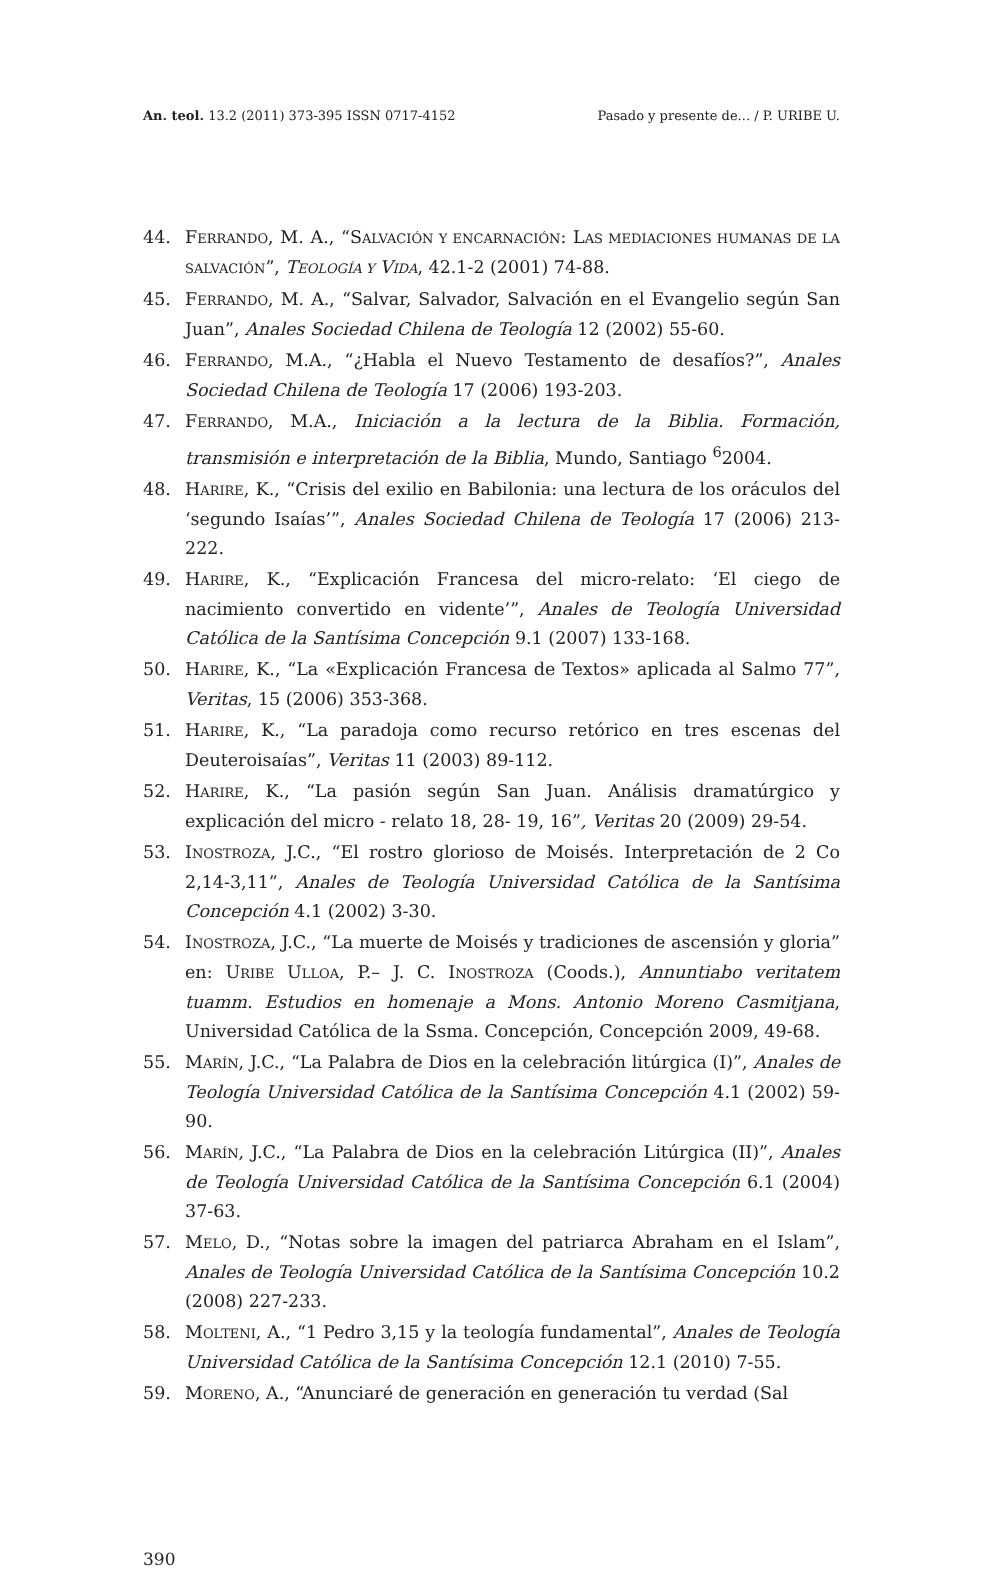An. teol. 13.2 (2011) 373-395 ISSN 0717-4152 Pasado y presente de... / P. URIBE U.
44. FERRANDO, M. A., “SALVACIÓN Y ENCARNACIÓN: LAS MEDIACIONES HUMANAS DE LA SALVACIÓN”, TEOLOGÍA Y VIDA, 42.1-2 (2001) 74-88.
45. FERRANDO, M. A., “Salvar, Salvador, Salvación en el Evangelio según San Juan”, Anales Sociedad Chilena de Teología 12 (2002) 55-60.
46. FERRANDO, M.A., “¿Habla el Nuevo Testamento de desafíos?”, Anales Sociedad Chilena de Teología 17 (2006) 193-203.
47. FERRANDO, M.A., Iniciación a la lectura de la Biblia. Formación, transmisión e interpretación de la Biblia, Mundo, Santiago <sup>6</sup>2004.
48. HARIRE, K., “Crisis del exilio en Babilonia: una lectura de los oráculos del ‘segundo Isaías’”, Anales Sociedad Chilena de Teología 17 (2006) 213-222.
49. HARIRE, K., “Explicación Francesa del micro-relato: ‘El ciego de nacimiento convertido en vidente’”, Anales de Teología Universidad Católica de la Santísima Concepción 9.1 (2007) 133-168.
50. HARIRE, K., “La «Explicación Francesa de Textos» aplicada al Salmo 77”, Veritas, 15 (2006) 353-368.
51. HARIRE, K., “La paradoja como recurso retórico en tres escenas del Deuteroisaías”, Veritas 11 (2003) 89-112.
52. HARIRE, K., “La pasión según San Juan. Análisis dramatúrgico y explicación del micro - relato 18, 28- 19, 16”, Veritas 20 (2009) 29-54.
53. INOSTROZA, J.C., “El rostro glorioso de Moisés. Interpretación de 2 Co 2,14-3,11”, Anales de Teología Universidad Católica de la Santísima Concepción 4.1 (2002) 3-30.
54. INOSTROZA, J.C., “La muerte de Moisés y tradiciones de ascensión y gloria” en: URIBE ULLOA, P.– J. C. INOSTROZA (Coods.), Annuntiabo veritatem tuamm. Estudios en homenaje a Mons. Antonio Moreno Casmitjana, Universidad Católica de la Ssma. Concepción, Concepción 2009, 49-68.
55. MARÍN, J.C., “La Palabra de Dios en la celebración litúrgica (I)”, Anales de Teología Universidad Católica de la Santísima Concepción 4.1 (2002) 59-90.
56. MARÍN, J.C., “La Palabra de Dios en la celebración Litúrgica (II)”, Anales de Teología Universidad Católica de la Santísima Concepción 6.1 (2004) 37-63.
57. MELO, D., “Notas sobre la imagen del patriarca Abraham en el Islam”, Anales de Teología Universidad Católica de la Santísima Concepción 10.2 (2008) 227-233.
58. MOLTENI, A., “1 Pedro 3,15 y la teología fundamental”, Anales de Teología Universidad Católica de la Santísima Concepción 12.1 (2010) 7-55.
59. MORENO, A., “Anunciaré de generación en generación tu verdad (Sal
390